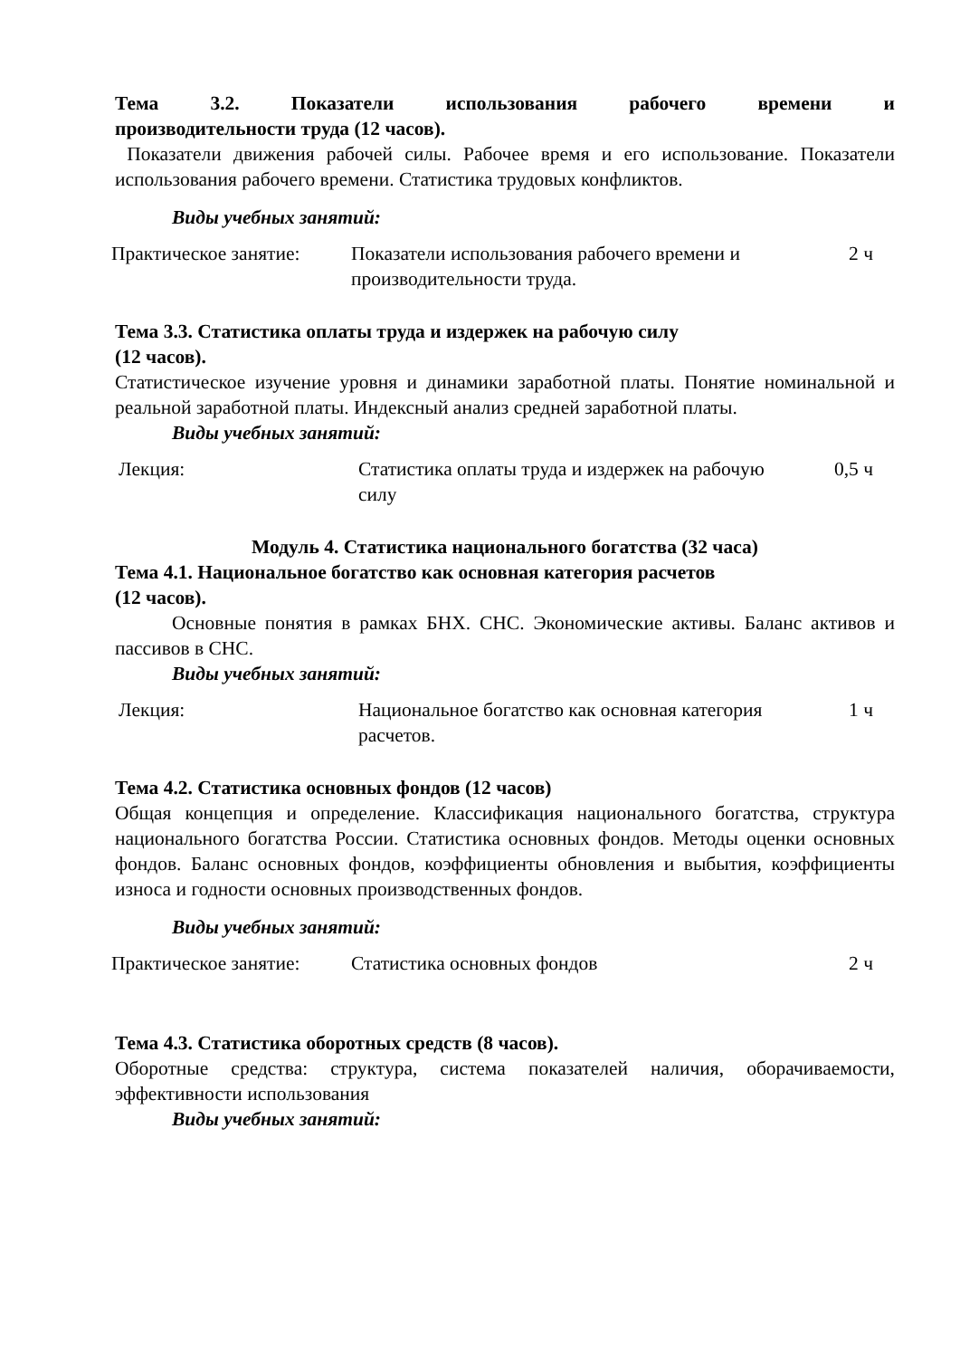Тема 3.2. Показатели использования рабочего времени и
производительности труда (12 часов).
Показатели движения рабочей силы. Рабочее время и его использование. Показатели использования рабочего времени. Статистика трудовых конфликтов.
Виды учебных занятий:
| Практическое занятие: | Показатели использования рабочего времени и производительности труда. | 2 ч |
Тема 3.3. Статистика оплаты труда и издержек на рабочую силу
(12 часов).
Статистическое изучение уровня и динамики заработной платы. Понятие номинальной и реальной заработной платы. Индексный анализ средней заработной платы.
Виды учебных занятий:
| Лекция: | Статистика оплаты труда и издержек на рабочую силу | 0,5 ч |
Модуль 4. Статистика национального богатства (32 часа)
Тема 4.1. Национальное богатство как основная категория расчетов
(12 часов).
Основные понятия в рамках БНХ. СНС. Экономические активы. Баланс активов и пассивов в СНС.
Виды учебных занятий:
| Лекция: | Национальное богатство как основная категория расчетов. | 1 ч |
Тема 4.2. Статистика основных фондов (12 часов)
Общая концепция и определение. Классификация национального богатства, структура национального богатства России. Статистика основных фондов. Методы оценки основных фондов. Баланс основных фондов, коэффициенты обновления и выбытия, коэффициенты износа и годности основных производственных фондов.
Виды учебных занятий:
| Практическое занятие: | Статистика основных фондов | 2 ч |
Тема 4.3. Статистика оборотных средств (8 часов).
Оборотные средства: структура, система показателей наличия, оборачиваемости, эффективности использования
Виды учебных занятий: